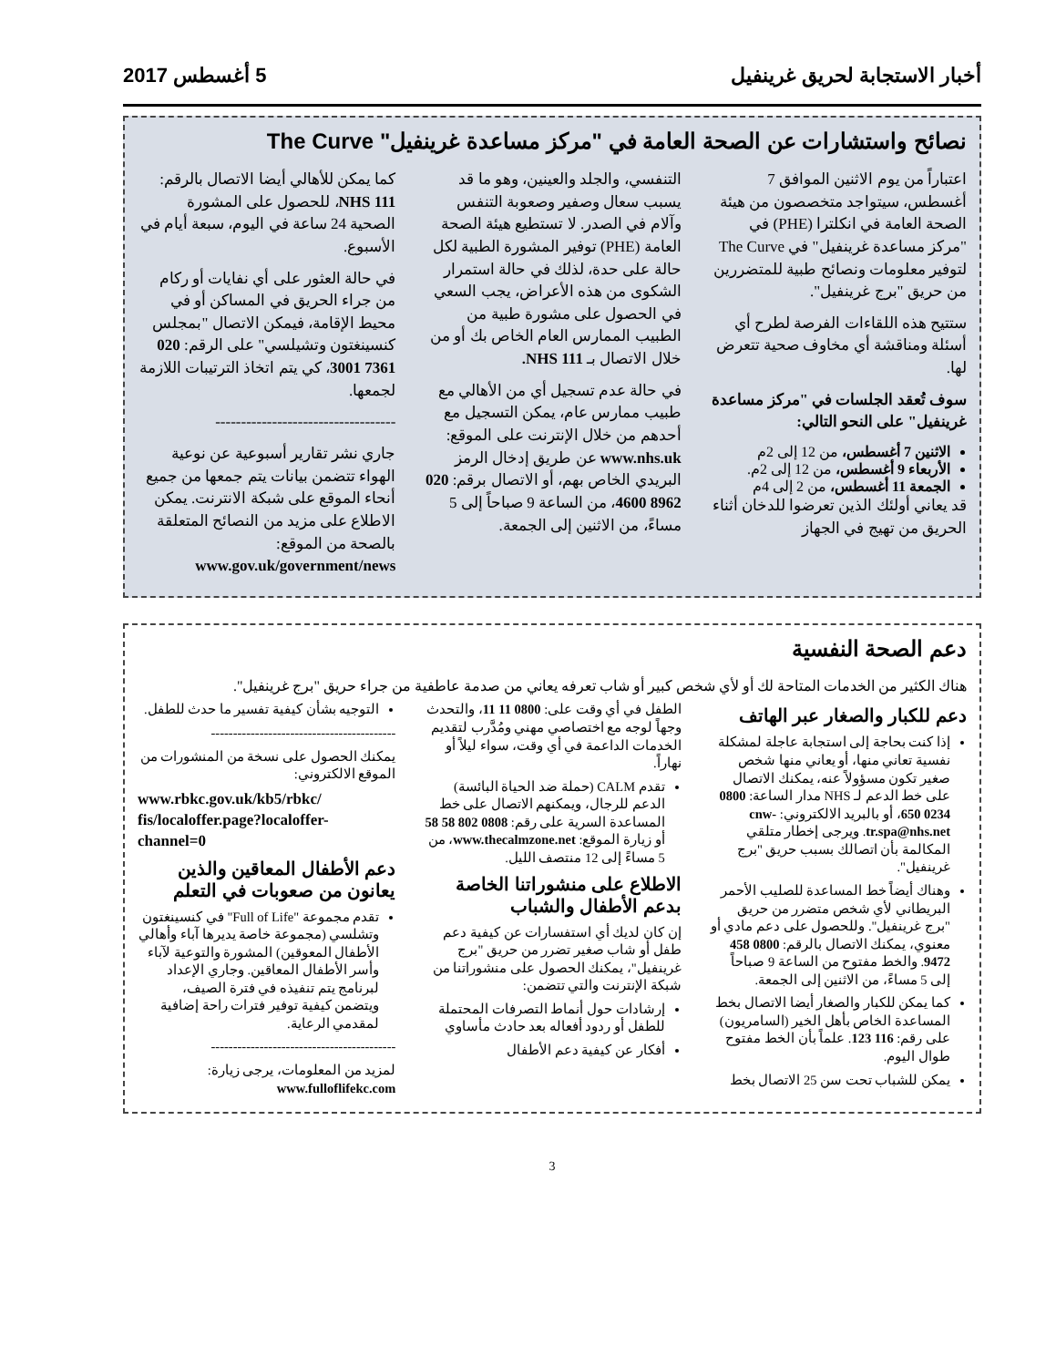أخبار الاستجابة لحريق غرينفيل 5 أغسطس 2017
نصائح واستشارات عن الصحة العامة في "مركز مساعدة غرينفيل" The Curve
اعتباراً من يوم الاثنين الموافق 7 أغسطس، سيتواجد متخصصون من هيئة الصحة العامة في انكلترا (PHE) في "مركز مساعدة غرينفيل" في The Curve لتوفير معلومات ونصائح طبية للمتضررين من حريق "برج غرينفيل".
ستتيح هذه اللقاءات الفرصة لطرح أي أسئلة ومناقشة أي مخاوف صحية تتعرض لها.
سوف تُعقد الجلسات في "مركز مساعدة غرينفيل" على النحو التالي:
الاثنين 7 أغسطس، من 12 إلى 2م
الأربعاء 9 أغسطس، من 12 إلى 2م.
الجمعة 11 أغسطس، من 2 إلى 4م
قد يعاني أولئك الذين تعرضوا للدخان أثناء الحريق من تهيج في الجهاز
التنفسي، والجلد والعينين، وهو ما قد يسبب سعال وصفير وصعوبة التنفس وآلام في الصدر. لا تستطيع هيئة الصحة العامة (PHE) توفير المشورة الطبية لكل حالة على حدة، لذلك في حالة استمرار الشكوى من هذه الأعراض، يجب السعي في الحصول على مشورة طبية من الطبيب الممارس العام الخاص بك أو من خلال الاتصال بـ NHS 111.
في حالة عدم تسجيل أي من الأهالي مع طبيب ممارس عام، يمكن التسجيل مع أحدهم من خلال الإنترنت على الموقع: www.nhs.uk عن طريق إدخال الرمز البريدي الخاص بهم، أو الاتصال برقم: 020 8962 4600، من الساعة 9 صباحاً إلى 5 مساءً، من الاثنين إلى الجمعة.
كما يمكن للأهالي أيضا الاتصال بالرقم: NHS 111، للحصول على المشورة الصحية 24 ساعة في اليوم، سبعة أيام في الأسبوع.
في حالة العثور على أي نفايات أو ركام من جراء الحريق في المساكن أو في محيط الإقامة، فيمكن الاتصال "بمجلس كنسينغتون وتشيلسي" على الرقم: 020 7361 3001، كي يتم اتخاذ الترتيبات اللازمة لجمعها.
-----------------------------------
جاري نشر تقارير أسبوعية عن نوعية الهواء تتضمن بيانات يتم جمعها من جميع أنحاء الموقع على شبكة الانترنت. يمكن الاطلاع على مزيد من النصائح المتعلقة بالصحة من الموقع: www.gov.uk/government/news
دعم الصحة النفسية
هناك الكثير من الخدمات المتاحة لك أو لأي شخص كبير أو شاب تعرفه يعاني من صدمة عاطفية من جراء حريق "برج غرينفيل".
دعم للكبار والصغار عبر الهاتف
إذا كنت بحاجة إلى استجابة عاجلة لمشكلة نفسية تعاني منها، أو يعاني منها شخص صغير تكون مسؤولاً عنه، يمكنك الاتصال على خط الدعم لـ NHS مدار الساعة: 0800 0234 650، أو بالبريد الالكتروني: cnw-tr.spa@nhs.net. ويرجى إخطار متلقي المكالمة بأن اتصالك بسبب حريق "برج غرينفيل".
وهناك أيضاً خط المساعدة للصليب الأحمر البريطاني لأي شخص متضرر من حريق "برج غرينفيل". وللحصول على دعم مادي أو معنوي، يمكنك الاتصال بالرقم: 0800 458 9472. والخط مفتوح من الساعة 9 صباحاً إلى 5 مساءً، من الاثنين إلى الجمعة.
كما يمكن للكبار والصغار أيضا الاتصال بخط المساعدة الخاص بأهل الخير (السامريون) على رقم: 116 123. علماً بأن الخط مفتوح طوال اليوم.
يمكن للشباب تحت سن 25 الاتصال بخط
الطفل في أي وقت على: 0800 11 11، والتحدث وجهاً لوجه مع اختصاصي مهني ومُدَّرب لتقديم الخدمات الداعمة في أي وقت، سواء ليلاً أو نهاراً.
تقدم CALM (حملة ضد الحياة البائسة) الدعم للرجال، ويمكنهم الاتصال على خط المساعدة السرية على رقم: 0808 802 58 58 أو زيارة الموقع: www.thecalmzone.net، من 5 مساءً إلى 12 منتصف الليل.
الاطلاع على منشوراتنا الخاصة بدعم الأطفال والشباب
إن كان لديك أي استفسارات عن كيفية دعم طفل أو شاب صغير تضرر من حريق "برج غرينفيل"، يمكنك الحصول على منشوراتنا من شبكة الإنترنت والتي تتضمن:
إرشادات حول أنماط التصرفات المحتملة للطفل أو ردود أفعاله بعد حادث مأساوي
أفكار عن كيفية دعم الأطفال
التوجيه بشأن كيفية تفسير ما حدث للطفل.
------------------------------------------
يمكنك الحصول على نسخة من المنشورات من الموقع الالكتروني:
www.rbkc.gov.uk/kb5/rbkc/ fis/localoffer.page?localoffer-channel=0
دعم الأطفال المعاقين والذين يعانون من صعوبات في التعلم
تقدم مجموعة "Full of Life" في كنسينغتون وتشلسي (مجموعة خاصة يديرها آباء وأهالي الأطفال المعوقين) المشورة والتوعية لآباء وأسر الأطفال المعاقين. وجاري الإعداد لبرنامج يتم تنفيذه في فترة الصيف، ويتضمن كيفية توفير فترات راحة إضافية لمقدمي الرعاية.
------------------------------------------
لمزيد من المعلومات، يرجى زيارة: www.fulloflifekc.com
3